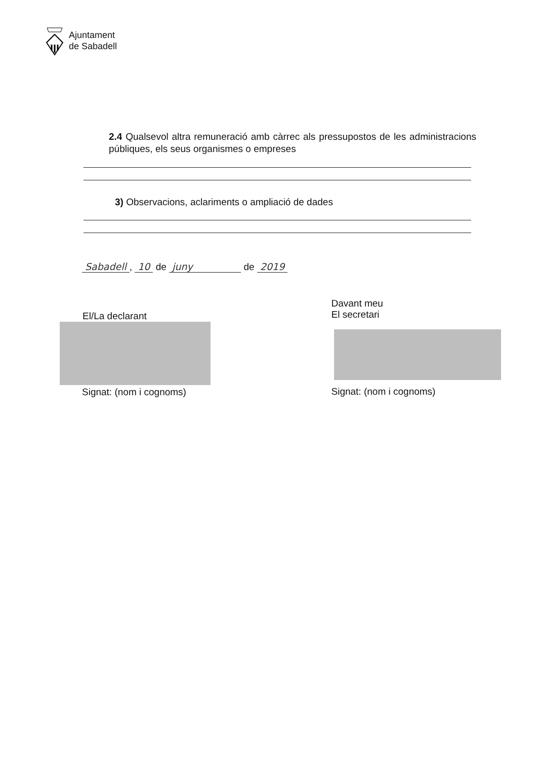Ajuntament
de Sabadell
2.4 Qualsevol altra remuneració amb càrrec als pressupostos de les administracions públiques, els seus organismes o empreses
3) Observacions, aclariments o ampliació de dades
Sabadell, 10 de juny de 2019
El/La declarant
Signat: (nom i cognoms)
Davant meu
El secretari
Signat: (nom i cognoms)